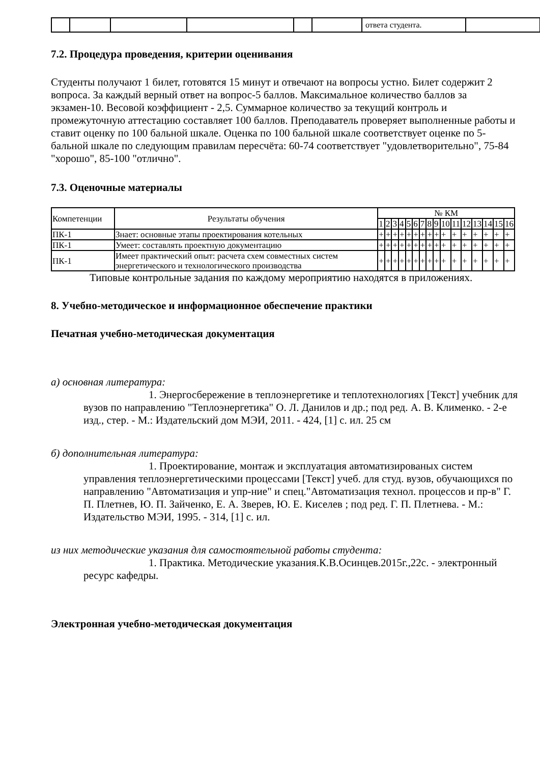| | | | | | | ответа студента. | |
7.2. Процедура проведения, критерии оценивания
Студенты получают 1 билет, готовятся 15 минут и отвечают на вопросы устно. Билет содержит 2 вопроса. За каждый верный ответ на вопрос-5 баллов. Максимальное количество баллов за экзамен-10. Весовой коэффициент - 2,5. Суммарное количество за текущий контроль и промежуточную аттестацию составляет 100 баллов. Преподаватель проверяет выполненные работы и ставит оценку по 100 бальной шкале. Оценка по 100 бальной шкале соответствует оценке по 5-бальной шкале по следующим правилам пересчёта: 60-74 соответствует "удовлетворительно", 75-84 "хорошо", 85-100 "отлично".
7.3. Оценочные материалы
| Компетенции | Результаты обучения | № КМ | | | | | | | | | | | | | | | |
| --- | --- | --- | --- | --- | --- | --- | --- | --- | --- | --- | --- | --- | --- | --- | --- | --- | --- |
| | | 1 | 2 | 3 | 4 | 5 | 6 | 7 | 8 | 9 | 10 | 11 | 12 | 13 | 14 | 15 | 16 |
| ПК-1 | Знает: основные этапы проектирования котельных | + | + | + | + | + | + | + | + | + | + | + | + | + | + | + | + |
| ПК-1 | Умеет: составлять проектную документацию | + | + | + | + | + | + | + | + | + | + | + | + | + | + | + | + |
| ПК-1 | Имеет практический опыт: расчета схем совместных систем энергетического и технологического производства | + | + | + | + | + | + | + | + | + | + | + | + | + | + | + | + |
Типовые контрольные задания по каждому мероприятию находятся в приложениях.
8. Учебно-методическое и информационное обеспечение практики
Печатная учебно-методическая документация
а) основная литература:
1. Энергосбережение в теплоэнергетике и теплотехнологиях [Текст] учебник для вузов по направлению "Теплоэнергетика" О. Л. Данилов и др.; под ред. А. В. Клименко. - 2-е изд., стер. - М.: Издательский дом МЭИ, 2011. - 424, [1] с. ил. 25 см
б) дополнительная литература:
1. Проектирование, монтаж и эксплуатация автоматизированых систем управления теплоэнергетическими процессами [Текст] учеб. для студ. вузов, обучающихся по направлению "Автоматизация и упр-ние" и спец."Автоматизация технол. процессов и пр-в" Г. П. Плетнев, Ю. П. Зайченко, Е. А. Зверев, Ю. Е. Киселев ; под ред. Г. П. Плетнева. - М.: Издательство МЭИ, 1995. - 314, [1] с. ил.
из них методические указания для самостоятельной работы студента:
1. Практика. Методические указания.К.В.Осинцев.2015г.,22с. - электронный ресурс кафедры.
Электронная учебно-методическая документация